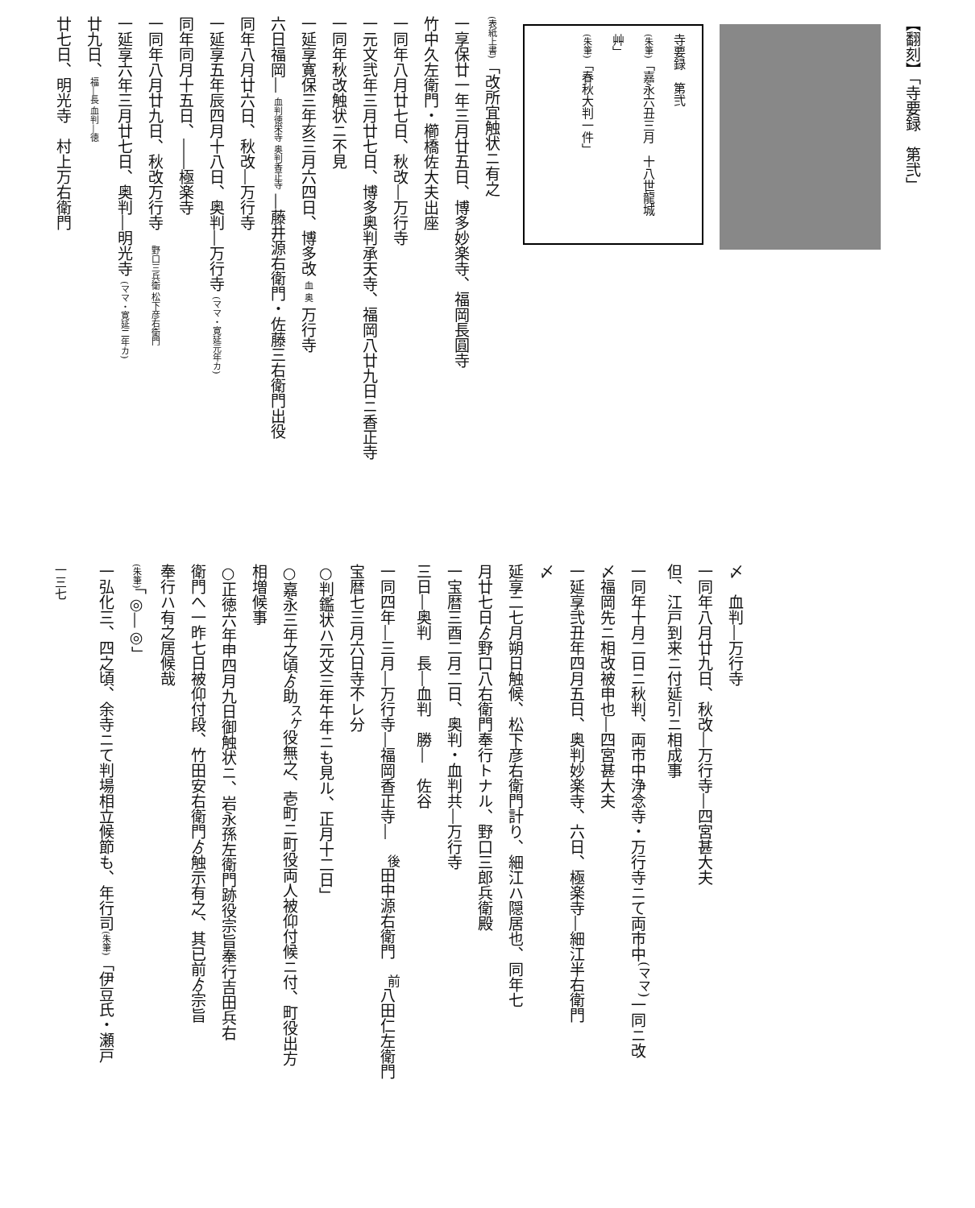【翻刻】「寺要録　第弐」
寺要録　第弐
(朱筆)「嘉永六丑三月　十八世龍城艸」
(朱筆)「春秋大判一件」
(表紙上書)「改所宜触状ニ有之
一享保廿一年三月廿五日、博多妙楽寺、福岡長圓寺
竹中久左衛門・櫛橋佐大夫出座
一同年八月廿七日、秋改―万行寺
一元文弐年三月廿七日、博多奥判承天寺、福岡八廿九日ニ香正寺
一同年秋改触状ニ不見
一延享寛保三年亥三月六四日、博多改 血 奥 万行寺
六日福岡― 血判徳栄寺 奥判香正寺 ―藤井源右衛門・佐藤三右衛門出役
同年八月廿六日、秋改―万行寺
一延享五年辰四月十八日、奥判―万行寺 (ママ・寛延元年カ)
同年同月十五日、――極楽寺
一同年八月廿九日、秋改万行寺　野口三兵衛 松下彦右衛門
一延享六年三月廿七日、奥判―明光寺 (ママ・寛延二年カ)
廿九日、福―長 血判―徳
廿七日、明光寺　村上万右衛門
〆　血判―万行寺
一同年八月廿九日、秋改―万行寺―四宮甚大夫
但、江戸到来ニ付延引ニ相成事
一同年十月二日ニ秋判、両市中浄念寺・万行寺ニて両市中<sup>(ママ)</sup>一同ニ改
〆福岡先ニ相改被申也―四宮甚大夫
一延享弐丑年四月五日、奥判妙楽寺、六日、極楽寺―細江半右衛門
〆
延享二七月朔日触候、松下彦右衛門計り、細江ハ隠居也、同年七
月廿七日ゟ野口八右衛門奉行トナル、野口三郎兵衛殿
一宝暦三酉二月二日、奥判・血判共―万行寺
三日―奥判　長―血判　勝―　佐谷
一同四年―三月―万行寺―福岡香正寺―　<sup>後</sup>田中源右衛門　<sup>前</sup>八田仁左衛門
宝暦七三月六日寺不レ分
○判鑑状ハ元文三年午年ニも見ル、正月十二日」
○嘉永三年之頃ゟ助<sup>スケ</sup>役無之、壱町ニ町役両人被仰付候ニ付、町役出方
相増候事
○正徳六年申四月九日御触状ニ、岩永孫左衛門跡役宗旨奉行吉田兵右
衛門へ一昨七日被仰付段、竹田安右衛門ゟ触示有之、其已前ゟ宗旨
奉行ハ有之居候哉
(朱筆)「◎―◎」
一弘化三、四之頃、余寺ニて判場相立候節も、年行司(朱筆)「伊豆氏・瀬戸
一三七